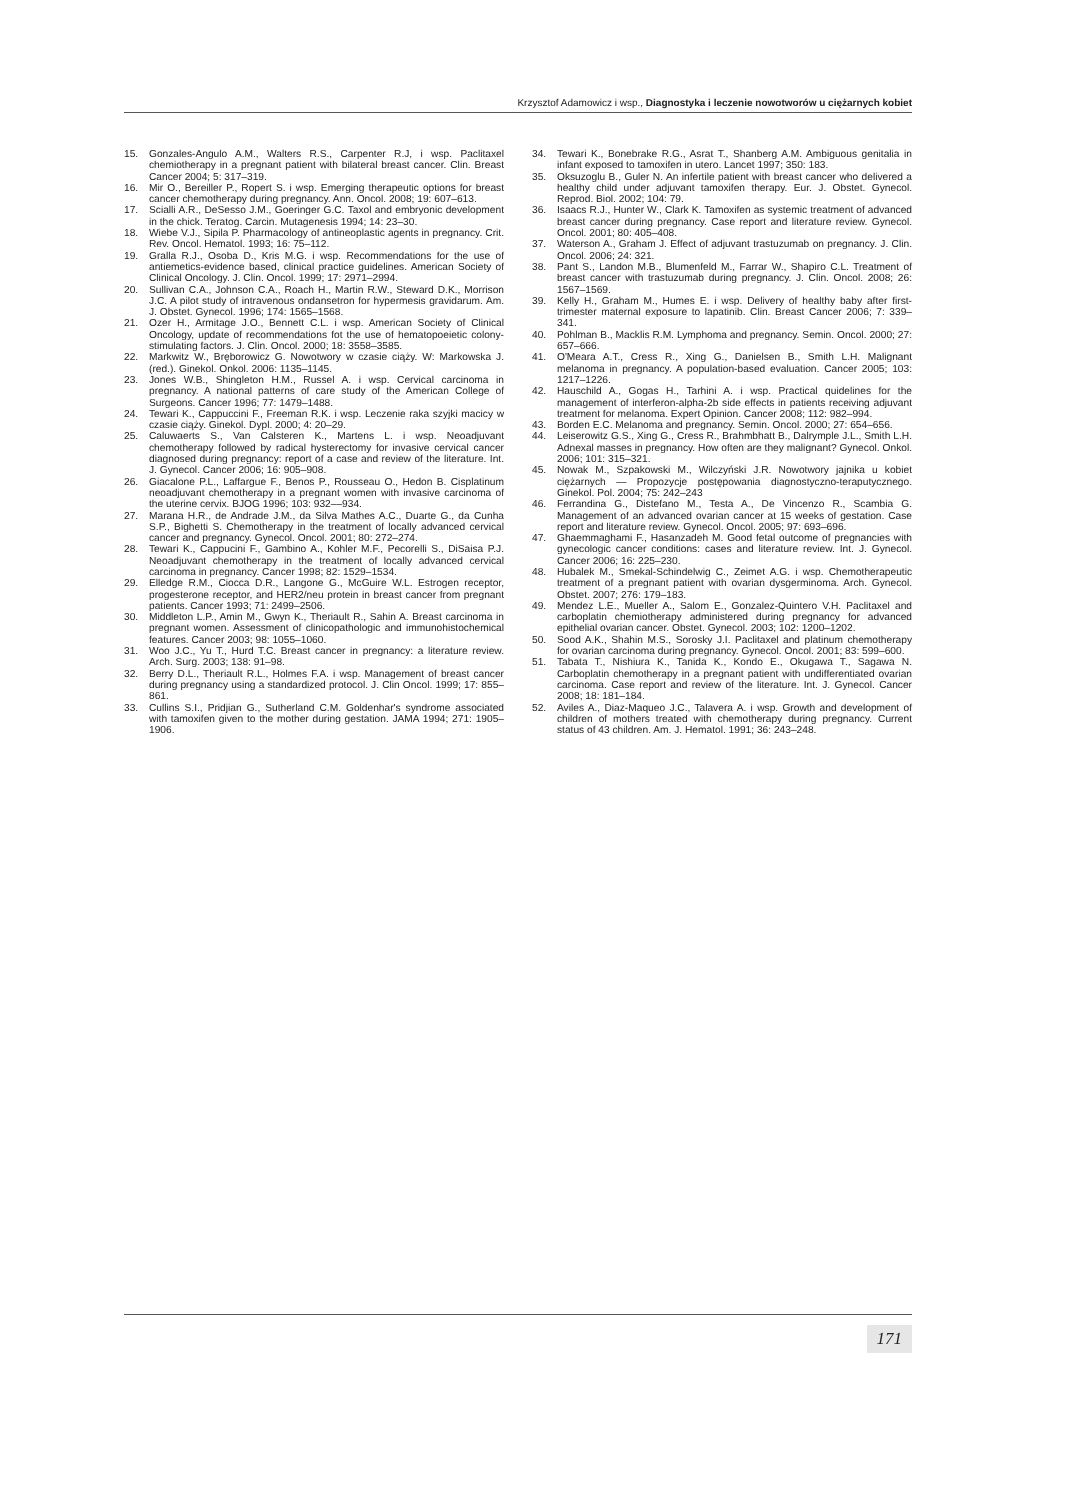Krzysztof Adamowicz i wsp., Diagnostyka i leczenie nowotworów u ciężarnych kobiet
15. Gonzales-Angulo A.M., Walters R.S., Carpenter R.J, i wsp. Paclitaxel chemiotherapy in a pregnant patient with bilateral breast cancer. Clin. Breast Cancer 2004; 5: 317–319.
16. Mir O., Bereiller P., Ropert S. i wsp. Emerging therapeutic options for breast cancer chemotherapy during pregnancy. Ann. Oncol. 2008; 19: 607–613.
17. Scialli A.R., DeSesso J.M., Goeringer G.C. Taxol and embryonic development in the chick. Teratog. Carcin. Mutagenesis 1994; 14: 23–30.
18. Wiebe V.J., Sipila P. Pharmacology of antineoplastic agents in pregnancy. Crit. Rev. Oncol. Hematol. 1993; 16: 75–112.
19. Gralla R.J., Osoba D., Kris M.G. i wsp. Recommendations for the use of antiemetics-evidence based, clinical practice guidelines. American Society of Clinical Oncology. J. Clin. Oncol. 1999; 17: 2971–2994.
20. Sullivan C.A., Johnson C.A., Roach H., Martin R.W., Steward D.K., Morrison J.C. A pilot study of intravenous ondansetron for hypermesis gravidarum. Am. J. Obstet. Gynecol. 1996; 174: 1565–1568.
21. Ozer H., Armitage J.O., Bennett C.L. i wsp. American Society of Clinical Oncology, update of recommendations fot the use of hematopoeietic colony-stimulating factors. J. Clin. Oncol. 2000; 18: 3558–3585.
22. Markwitz W., Bręborowicz G. Nowotwory w czasie ciąży. W: Markowska J. (red.). Ginekol. Onkol. 2006: 1135–1145.
23. Jones W.B., Shingleton H.M., Russel A. i wsp. Cervical carcinoma in pregnancy. A national patterns of care study of the American College of Surgeons. Cancer 1996; 77: 1479–1488.
24. Tewari K., Cappuccini F., Freeman R.K. i wsp. Leczenie raka szyjki macicy w czasie ciąży. Ginekol. Dypl. 2000; 4: 20–29.
25. Caluwaerts S., Van Calsteren K., Martens L. i wsp. Neoadjuvant chemotherapy followed by radical hysterectomy for invasive cervical cancer diagnosed during pregnancy: report of a case and review of the literature. Int. J. Gynecol. Cancer 2006; 16: 905–908.
26. Giacalone P.L., Laffargue F., Benos P., Rousseau O., Hedon B. Cisplatinum neoadjuvant chemotherapy in a pregnant women with invasive carcinoma of the uterine cervix. BJOG 1996; 103: 932––934.
27. Marana H.R., de Andrade J.M., da Silva Mathes A.C., Duarte G., da Cunha S.P., Bighetti S. Chemotherapy in the treatment of locally advanced cervical cancer and pregnancy. Gynecol. Oncol. 2001; 80: 272–274.
28. Tewari K., Cappucini F., Gambino A., Kohler M.F., Pecorelli S., DiSaisa P.J. Neoadjuvant chemotherapy in the treatment of locally advanced cervical carcinoma in pregnancy. Cancer 1998; 82: 1529–1534.
29. Elledge R.M., Ciocca D.R., Langone G., McGuire W.L. Estrogen receptor, progesterone receptor, and HER2/neu protein in breast cancer from pregnant patients. Cancer 1993; 71: 2499–2506.
30. Middleton L.P., Amin M., Gwyn K., Theriault R., Sahin A. Breast carcinoma in pregnant women. Assessment of clinicopathologic and immunohistochemical features. Cancer 2003; 98: 1055–1060.
31. Woo J.C., Yu T., Hurd T.C. Breast cancer in pregnancy: a literature review. Arch. Surg. 2003; 138: 91–98.
32. Berry D.L., Theriault R.L., Holmes F.A. i wsp. Management of breast cancer during pregnancy using a standardized protocol. J. Clin Oncol. 1999; 17: 855–861.
33. Cullins S.I., Pridjian G., Sutherland C.M. Goldenhar's syndrome associated with tamoxifen given to the mother during gestation. JAMA 1994; 271: 1905–1906.
34. Tewari K., Bonebrake R.G., Asrat T., Shanberg A.M. Ambiguous genitalia in infant exposed to tamoxifen in utero. Lancet 1997; 350: 183.
35. Oksuzoglu B., Guler N. An infertile patient with breast cancer who delivered a healthy child under adjuvant tamoxifen therapy. Eur. J. Obstet. Gynecol. Reprod. Biol. 2002; 104: 79.
36. Isaacs R.J., Hunter W., Clark K. Tamoxifen as systemic treatment of advanced breast cancer during pregnancy. Case report and literature review. Gynecol. Oncol. 2001; 80: 405–408.
37. Waterson A., Graham J. Effect of adjuvant trastuzumab on pregnancy. J. Clin. Oncol. 2006; 24: 321.
38. Pant S., Landon M.B., Blumenfeld M., Farrar W., Shapiro C.L. Treatment of breast cancer with trastuzumab during pregnancy. J. Clin. Oncol. 2008; 26: 1567–1569.
39. Kelly H., Graham M., Humes E. i wsp. Delivery of healthy baby after first-trimester maternal exposure to lapatinib. Clin. Breast Cancer 2006; 7: 339–341.
40. Pohlman B., Macklis R.M. Lymphoma and pregnancy. Semin. Oncol. 2000; 27: 657–666.
41. O'Meara A.T., Cress R., Xing G., Danielsen B., Smith L.H. Malignant melanoma in pregnancy. A population-based evaluation. Cancer 2005; 103: 1217–1226.
42. Hauschild A., Gogas H., Tarhini A. i wsp. Practical quidelines for the management of interferon-alpha-2b side effects in patients receiving adjuvant treatment for melanoma. Expert Opinion. Cancer 2008; 112: 982–994.
43. Borden E.C. Melanoma and pregnancy. Semin. Oncol. 2000; 27: 654–656.
44. Leiserowitz G.S., Xing G., Cress R., Brahmbhatt B., Dalrymple J.L., Smith L.H. Adnexal masses in pregnancy. How often are they malignant? Gynecol. Onkol. 2006; 101: 315–321.
45. Nowak M., Szpakowski M., Wilczyński J.R. Nowotwory jajnika u kobiet ciężarnych — Propozycje postępowania diagnostyczno-teraputycznego. Ginekol. Pol. 2004; 75: 242–243
46. Ferrandina G., Distefano M., Testa A., De Vincenzo R., Scambia G. Management of an advanced ovarian cancer at 15 weeks of gestation. Case report and literature review. Gynecol. Oncol. 2005; 97: 693–696.
47. Ghaemmaghami F., Hasanzadeh M. Good fetal outcome of pregnancies with gynecologic cancer conditions: cases and literature review. Int. J. Gynecol. Cancer 2006; 16: 225–230.
48. Hubalek M., Smekal-Schindelwig C., Zeimet A.G. i wsp. Chemotherapeutic treatment of a pregnant patient with ovarian dysgerminoma. Arch. Gynecol. Obstet. 2007; 276: 179–183.
49. Mendez L.E., Mueller A., Salom E., Gonzalez-Quintero V.H. Paclitaxel and carboplatin chemiotherapy administered during pregnancy for advanced epithelial ovarian cancer. Obstet. Gynecol. 2003; 102: 1200–1202.
50. Sood A.K., Shahin M.S., Sorosky J.I. Paclitaxel and platinum chemotherapy for ovarian carcinoma during pregnancy. Gynecol. Oncol. 2001; 83: 599–600.
51. Tabata T., Nishiura K., Tanida K., Kondo E., Okugawa T., Sagawa N. Carboplatin chemotherapy in a pregnant patient with undifferentiated ovarian carcinoma. Case report and review of the literature. Int. J. Gynecol. Cancer 2008; 18: 181–184.
52. Aviles A., Diaz-Maqueo J.C., Talavera A. i wsp. Growth and development of children of mothers treated with chemotherapy during pregnancy. Current status of 43 children. Am. J. Hematol. 1991; 36: 243–248.
171